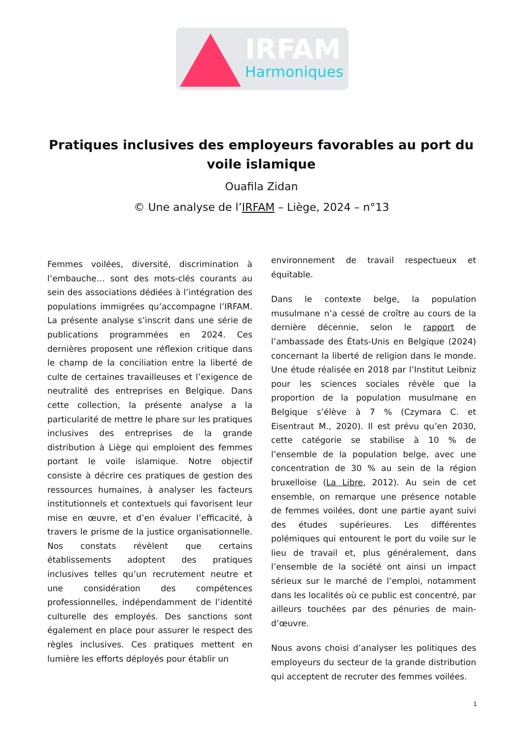IRFAM
Harmoniques
Pratiques inclusives des employeurs favorables au port du voile islamique
Ouafila Zidan
© Une analyse de l’IRFAM – Liège, 2024 – n°13
Femmes voilées, diversité, discrimination à l’embauche… sont des mots-clés courants au sein des associations dédiées à l’intégration des populations immigrées qu’accompagne l’IRFAM. La présente analyse s’inscrit dans une série de publications programmées en 2024. Ces dernières proposent une réflexion critique dans le champ de la conciliation entre la liberté de culte de certaines travailleuses et l’exigence de neutralité des entreprises en Belgique. Dans cette collection, la présente analyse a la particularité de mettre le phare sur les pratiques inclusives des entreprises de la grande distribution à Liège qui emploient des femmes portant le voile islamique. Notre objectif consiste à décrire ces pratiques de gestion des ressources humaines, à analyser les facteurs institutionnels et contextuels qui favorisent leur mise en œuvre, et d’en évaluer l’efficacité, à travers le prisme de la justice organisationnelle. Nos constats révèlent que certains établissements adoptent des pratiques inclusives telles qu’un recrutement neutre et une considération des compétences professionnelles, indépendamment de l’identité culturelle des employés. Des sanctions sont également en place pour assurer le respect des règles inclusives. Ces pratiques mettent en lumière les efforts déployés pour établir un
environnement de travail respectueux et équitable.
Dans le contexte belge, la population musulmane n’a cessé de croître au cours de la dernière décennie, selon le rapport de l’ambassade des États-Unis en Belgique (2024) concernant la liberté de religion dans le monde. Une étude réalisée en 2018 par l’Institut Leibniz pour les sciences sociales révèle que la proportion de la population musulmane en Belgique s’élève à 7 % (Czymara C. et Eisentraut M., 2020). Il est prévu qu’en 2030, cette catégorie se stabilise à 10 % de l’ensemble de la population belge, avec une concentration de 30 % au sein de la région bruxelloise (La Libre, 2012). Au sein de cet ensemble, on remarque une présence notable de femmes voilées, dont une partie ayant suivi des études supérieures. Les différentes polémiques qui entourent le port du voile sur le lieu de travail et, plus généralement, dans l’ensemble de la société ont ainsi un impact sérieux sur le marché de l’emploi, notamment dans les localités où ce public est concentré, par ailleurs touchées par des pénuries de main-d’œuvre.
Nous avons choisi d’analyser les politiques des employeurs du secteur de la grande distribution qui acceptent de recruter des femmes voilées.
1